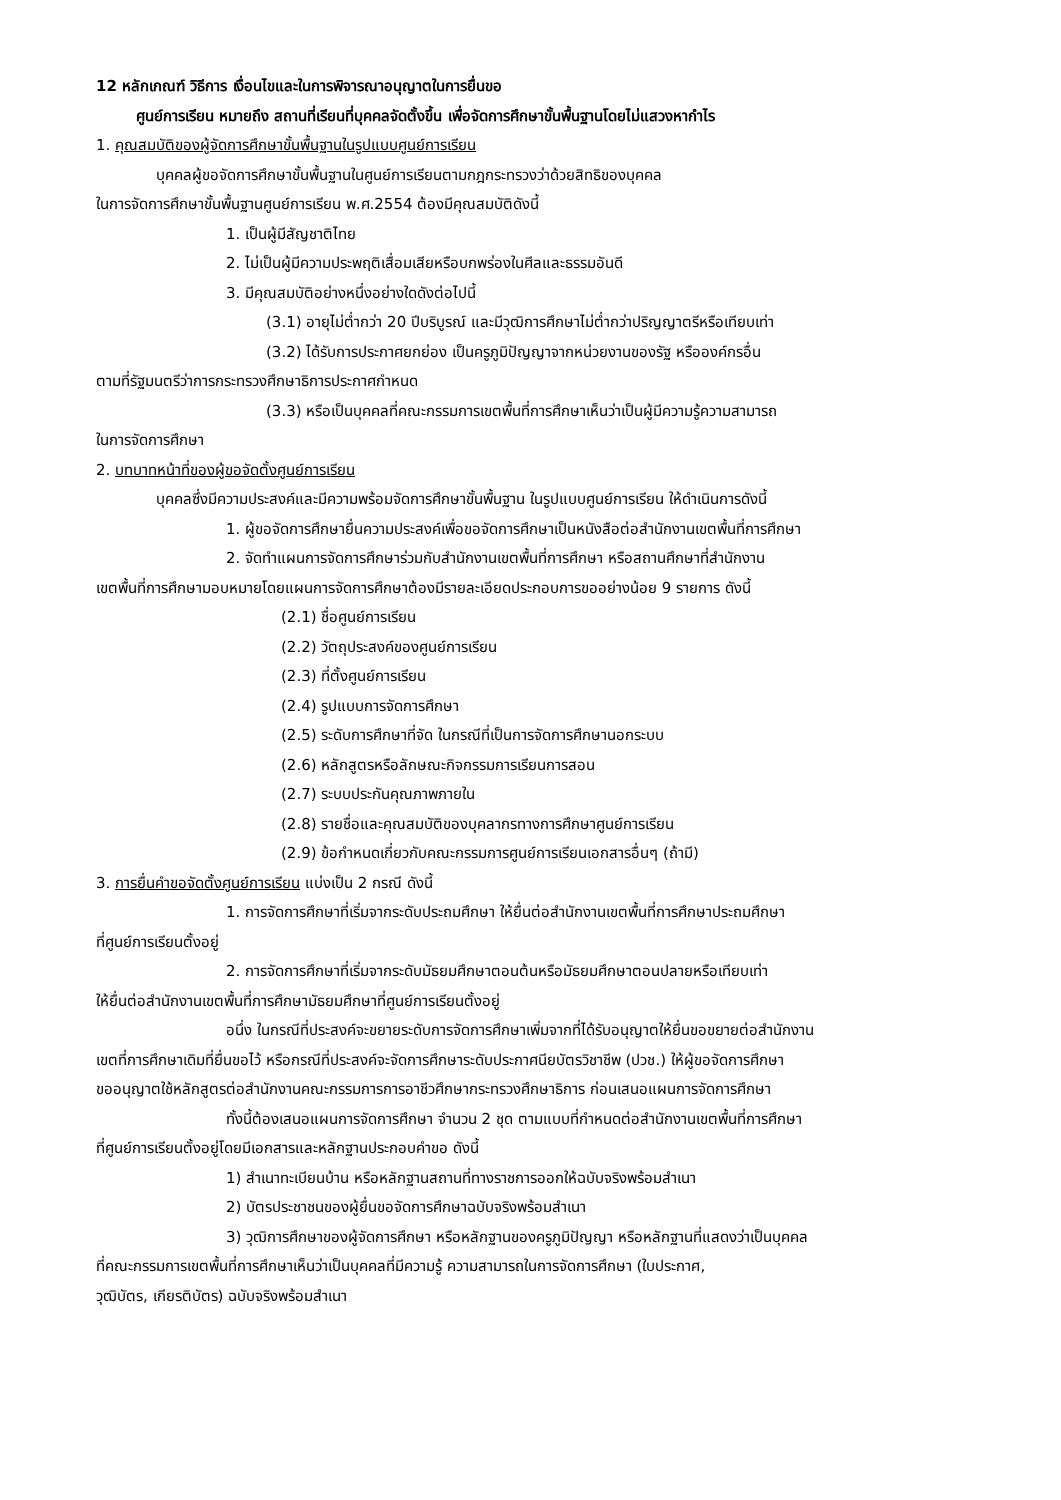12 หลักเกณฑ์ วิธีการ เงื่อนไขและในการพิจารณาอนุญาตในการยื่นขอ
ศูนย์การเรียน หมายถึง สถานที่เรียนที่บุคคลจัดตั้งขึ้น เพื่อจัดการศึกษาขั้นพื้นฐานโดยไม่แสวงหากำไร
1. คุณสมบัติของผู้จัดการศึกษาขั้นพื้นฐานในรูปแบบศูนย์การเรียน
บุคคลผู้ขอจัดการศึกษาขั้นพื้นฐานในศูนย์การเรียนตามกฎกระทรวงว่าด้วยสิทธิของบุคคล
ในการจัดการศึกษาขั้นพื้นฐานศูนย์การเรียน พ.ศ.2554 ต้องมีคุณสมบัติดังนี้
1. เป็นผู้มีสัญชาติไทย
2. ไม่เป็นผู้มีความประพฤติเสื่อมเสียหรือบกพร่องในศีลและธรรมอันดี
3. มีคุณสมบัติอย่างหนึ่งอย่างใดดังต่อไปนี้
(3.1) อายุไม่ต่ำกว่า 20 ปีบริบูรณ์ และมีวุฒิการศึกษาไม่ต่ำกว่าปริญญาตรีหรือเทียบเท่า
(3.2) ได้รับการประกาศยกย่อง เป็นครูภูมิปัญญาจากหน่วยงานของรัฐ หรือองค์กรอื่น
ตามที่รัฐมนตรีว่าการกระทรวงศึกษาธิการประกาศกำหนด
(3.3) หรือเป็นบุคคลที่คณะกรรมการเขตพื้นที่การศึกษาเห็นว่าเป็นผู้มีความรู้ความสามารถ
ในการจัดการศึกษา
2. บทบาทหน้าที่ของผู้ขอจัดตั้งศูนย์การเรียน
บุคคลซึ่งมีความประสงค์และมีความพร้อมจัดการศึกษาขั้นพื้นฐาน ในรูปแบบศูนย์การเรียน ให้ดำเนินการดังนี้
1. ผู้ขอจัดการศึกษายื่นความประสงค์เพื่อขอจัดการศึกษาเป็นหนังสือต่อสำนักงานเขตพื้นที่การศึกษา
2. จัดทำแผนการจัดการศึกษาร่วมกับสำนักงานเขตพื้นที่การศึกษา หรือสถานศึกษาที่สำนักงาน
เขตพื้นที่การศึกษามอบหมายโดยแผนการจัดการศึกษาต้องมีรายละเอียดประกอบการขออย่างน้อย 9 รายการ ดังนี้
(2.1) ชื่อศูนย์การเรียน
(2.2) วัตถุประสงค์ของศูนย์การเรียน
(2.3) ที่ตั้งศูนย์การเรียน
(2.4) รูปแบบการจัดการศึกษา
(2.5) ระดับการศึกษาที่จัด ในกรณีที่เป็นการจัดการศึกษานอกระบบ
(2.6) หลักสูตรหรือลักษณะกิจกรรมการเรียนการสอน
(2.7) ระบบประกันคุณภาพภายใน
(2.8) รายชื่อและคุณสมบัติของบุคลากรทางการศึกษาศูนย์การเรียน
(2.9) ข้อกำหนดเกี่ยวกับคณะกรรมการศูนย์การเรียนเอกสารอื่นๆ (ถ้ามี)
3. การยื่นคำขอจัดตั้งศูนย์การเรียน แบ่งเป็น 2 กรณี ดังนี้
1. การจัดการศึกษาที่เริ่มจากระดับประถมศึกษา ให้ยื่นต่อสำนักงานเขตพื้นที่การศึกษาประถมศึกษา
ที่ศูนย์การเรียนตั้งอยู่
2. การจัดการศึกษาที่เริ่มจากระดับมัธยมศึกษาตอนต้นหรือมัธยมศึกษาตอนปลายหรือเทียบเท่า
ให้ยื่นต่อสำนักงานเขตพื้นที่การศึกษามัธยมศึกษาที่ศูนย์การเรียนตั้งอยู่
อนึ่ง ในกรณีที่ประสงค์จะขยายระดับการจัดการศึกษาเพิ่มจากที่ได้รับอนุญาตให้ยื่นขอขยายต่อสำนักงาน
เขตที่การศึกษาเดิมที่ยื่นขอไว้ หรือกรณีที่ประสงค์จะจัดการศึกษาระดับประกาศนียบัตรวิชาชีพ (ปวช.) ให้ผู้ขอจัดการศึกษา
ขออนุญาตใช้หลักสูตรต่อสำนักงานคณะกรรมการการอาชีวศึกษากระทรวงศึกษาธิการ ก่อนเสนอแผนการจัดการศึกษา
ทั้งนี้ต้องเสนอแผนการจัดการศึกษา จำนวน 2 ชุด ตามแบบที่กำหนดต่อสำนักงานเขตพื้นที่การศึกษา
ที่ศูนย์การเรียนตั้งอยู่โดยมีเอกสารและหลักฐานประกอบคำขอ ดังนี้
1) สำเนาทะเบียนบ้าน หรือหลักฐานสถานที่ทางราชการออกให้ฉบับจริงพร้อมสำเนา
2) บัตรประชาชนของผู้ยื่นขอจัดการศึกษาฉบับจริงพร้อมสำเนา
3) วุฒิการศึกษาของผู้จัดการศึกษา หรือหลักฐานของครูภูมิปัญญา หรือหลักฐานที่แสดงว่าเป็นบุคคล
ที่คณะกรรมการเขตพื้นที่การศึกษาเห็นว่าเป็นบุคคลที่มีความรู้ ความสามารถในการจัดการศึกษา (ใบประกาศ,
วุฒิบัตร, เกียรติบัตร) ฉบับจริงพร้อมสำเนา